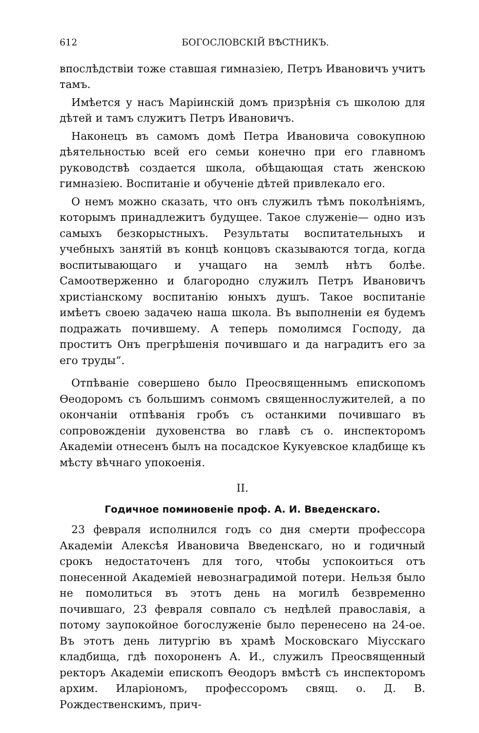612 БОГОСЛОВСКІЙ ВѢСТНИКЪ.
впослѣдствіи тоже ставшая гимназіею, Петръ Ивановичъ учитъ тамъ.
Имѣется у насъ Маріинскій домъ призрѣнія съ школою для дѣтей и тамъ служитъ Петръ Ивановичъ.
Наконецъ въ самомъ домѣ Петра Ивановича совокупною дѣятельностью всей его семьи конечно при его главномъ руководствѣ создается школа, обѣщающая стать женскою гимназіею. Воспитаніе и обученіе дѣтей привлекало его.
О немъ можно сказать, что онъ служилъ тѣмъ поколѣніямъ, которымъ принадлежитъ будущее. Такое служеніе— одно изъ самыхъ безкорыстныхъ. Результаты воспитательныхъ и учебныхъ занятій въ концѣ концовъ сказываются тогда, когда воспитывающаго и учащаго на землѣ нѣтъ болѣе. Самоотверженно и благородно служилъ Петръ Ивановичъ христіанскому воспитанію юныхъ душъ. Такое воспитаніе имѣетъ своею задачею наша школа. Въ выполненіи ея будемъ подражать почившему. А теперь помолимся Господу, да проститъ Онъ прегрѣшенія почившаго и да наградитъ его за его труды“.
Отпѣваніе совершено было Преосвященнымъ епископомъ Ѳеодоромъ съ большимъ сонмомъ священнослужителей, а по окончаніи отпѣванія гробъ съ останкими почившаго въ сопровожденіи духовенства во главѣ съ о. инспекторомъ Академіи отнесенъ былъ на посадское Кукуевское кладбище къ мѣсту вѣчнаго упокоенія.
II.
Годичное поминовеніе проф. А. И. Введенскаго.
23 февраля исполнился годъ со дня смерти профессора Академіи Алексѣя Ивановича Введенскаго, но и годичный срокъ недостаточенъ для того, чтобы успокоиться отъ понесенной Академіей невознаградимой потери. Нельзя было не помолиться въ этотъ день на могилѣ безвременно почившаго, 23 февраля совпало съ недѣлей православія, а потому заупокойное богослуженіе было перенесено на 24-ое. Въ этотъ день литургію въ храмѣ Московскаго Міусскаго кладбища, гдѣ похороненъ А. И., служилъ Преосвященный ректоръ Академіи епископъ Ѳеодоръ вмѣстѣ съ инспекторомъ архим. Иларіономъ, профессоромъ свящ. о. Д. В. Рождественскимъ, прич-